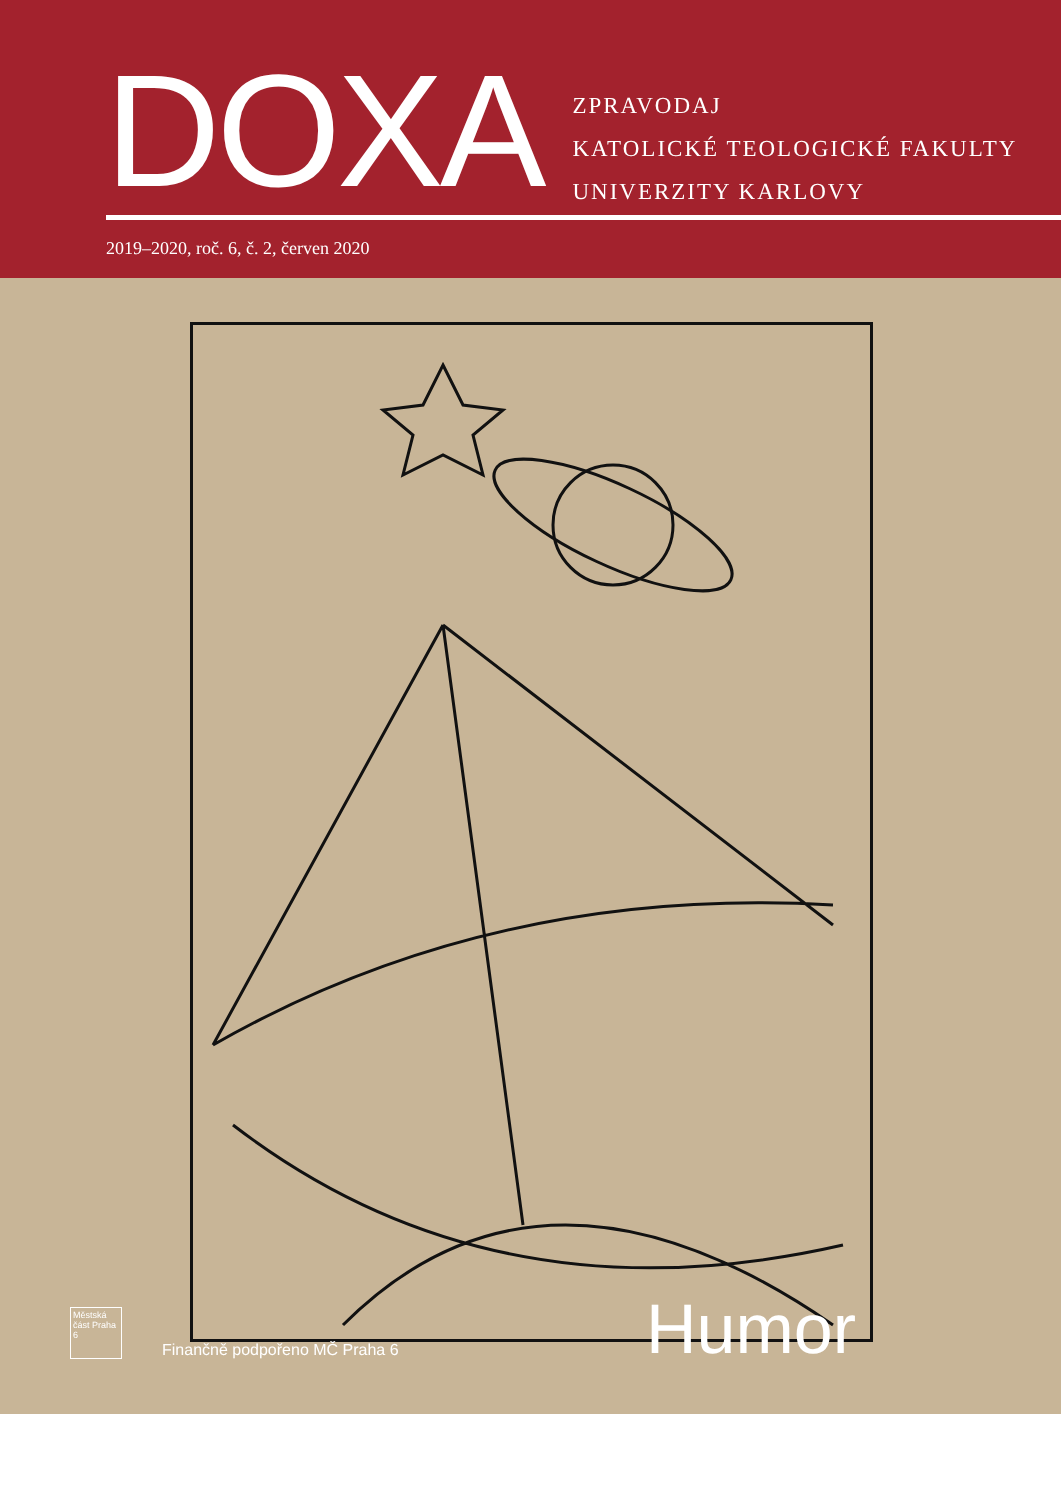DOXA
ZPRAVODAJ
KATOLICKÉ TEOLOGICKÉ FAKULTY
UNIVERZITY KARLOVY
2019–2020, roč. 6, č. 2, červen 2020
Městská část Praha 6
Finančně podpořeno MČ Praha 6
Humor